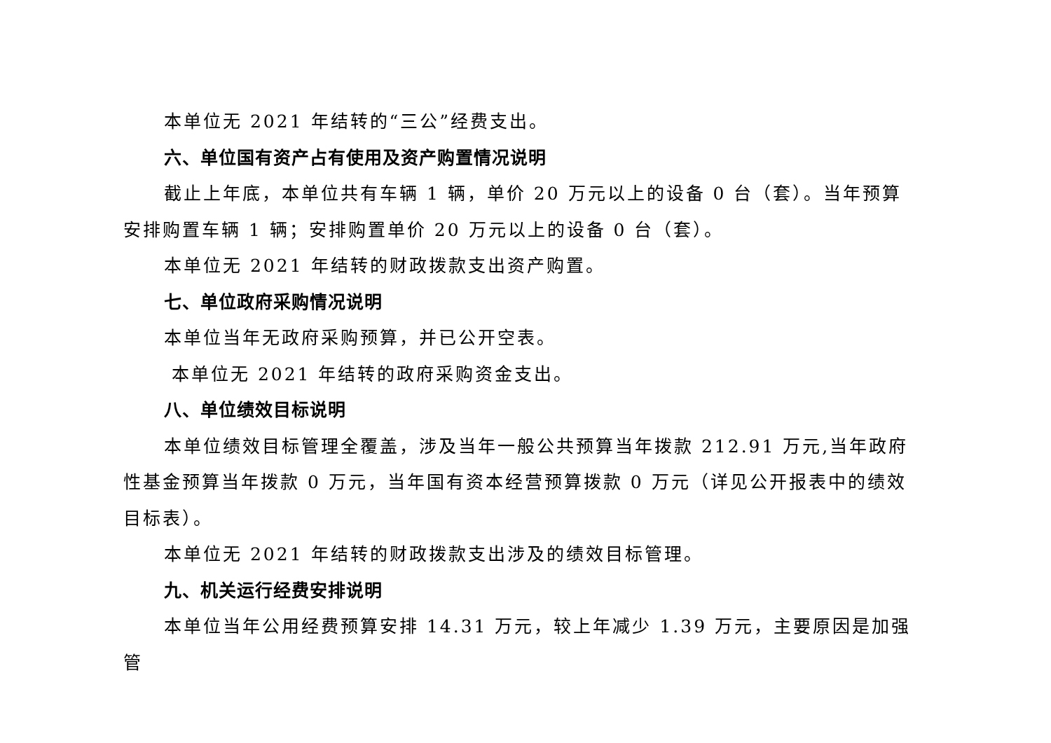本单位无 2021 年结转的“三公”经费支出。
六、单位国有资产占有使用及资产购置情况说明
截止上年底，本单位共有车辆 1 辆，单价 20 万元以上的设备 0 台（套）。当年预算安排购置车辆 1 辆；安排购置单价 20 万元以上的设备 0 台（套）。
本单位无 2021 年结转的财政拨款支出资产购置。
七、单位政府采购情况说明
本单位当年无政府采购预算，并已公开空表。
本单位无 2021 年结转的政府采购资金支出。
八、单位绩效目标说明
本单位绩效目标管理全覆盖，涉及当年一般公共预算当年拨款 212.91 万元,当年政府性基金预算当年拨款 0 万元，当年国有资本经营预算拨款 0 万元（详见公开报表中的绩效目标表）。
本单位无 2021 年结转的财政拨款支出涉及的绩效目标管理。
九、机关运行经费安排说明
本单位当年公用经费预算安排 14.31 万元，较上年减少 1.39 万元，主要原因是加强管